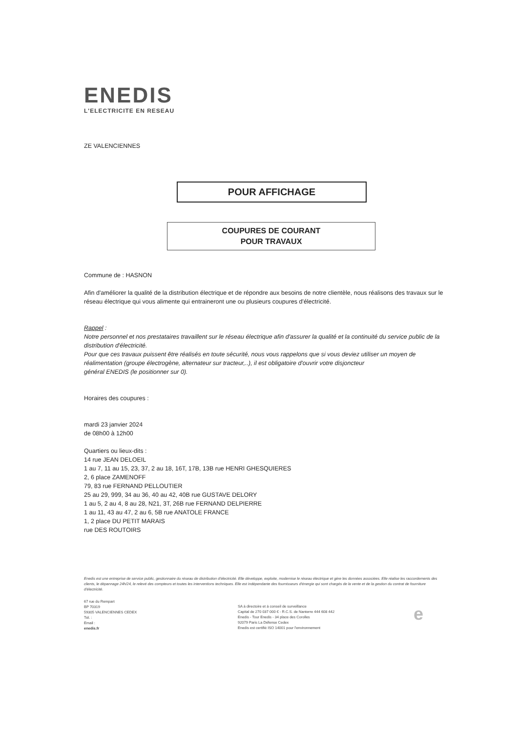ENEDIS
L'ELECTRICITE EN RESEAU
ZE VALENCIENNES
POUR AFFICHAGE
COUPURES DE COURANT
POUR TRAVAUX
Commune de : HASNON
Afin d'améliorer la qualité de la distribution électrique et de répondre aux besoins de notre clientèle, nous réalisons des travaux sur le réseau électrique qui vous alimente qui entraineront une ou plusieurs coupures d'électricité.
Rappel :
Notre personnel et nos prestataires travaillent sur le réseau électrique afin d'assurer la qualité et la continuité du service public de la distribution d'électricité.
Pour que ces travaux puissent être réalisés en toute sécurité, nous vous rappelons que si vous deviez utiliser un moyen de réalimentation (groupe électrogène, alternateur sur tracteur,..), il est obligatoire d'ouvrir votre disjoncteur
général ENEDIS (le positionner sur 0).
Horaires des coupures :
mardi 23 janvier 2024
de 08h00 à 12h00
Quartiers ou lieux-dits :
14 rue JEAN DELOEIL
1 au 7, 11 au 15, 23, 37, 2 au 18, 16T, 17B, 13B rue HENRI GHESQUIERES
2, 6 place ZAMENOFF
79, 83 rue FERNAND PELLOUTIER
25 au 29, 999, 34 au 36, 40 au 42, 40B rue GUSTAVE DELORY
1 au 5, 2 au 4, 8 au 28, N21, 3T, 26B rue FERNAND DELPIERRE
1 au 11, 43 au 47, 2 au 6, 5B rue ANATOLE FRANCE
1, 2 place DU PETIT MARAIS
rue DES ROUTOIRS
Enedis est une entreprise de service public, gestionnaire du réseau de distribution d'électricité. Elle développe, exploite, modernise le réseau électrique et gère les données associées. Elle réalise les raccordements des clients, le dépannage 24h/24, le relevé des compteurs et toutes les interventions techniques. Elle est indépendante des fournisseurs d'énergie qui sont chargés de la vente et de la gestion du contrat de fourniture d'électricité.
67 rue du Rempart
BP 70319
59305 VALENCIENNES CEDEX
Tél. :
Email :
enedis.fr
SA à directoire et à conseil de surveillance
Capital de 270 037 000 € - R.C.S. de Nanterre 444 608 442
Enedis - Tour Enedis - 34 place des Corolles
92079 Paris La Défense Cedex
Enedis est certifié ISO 14001 pour l'environnement
e